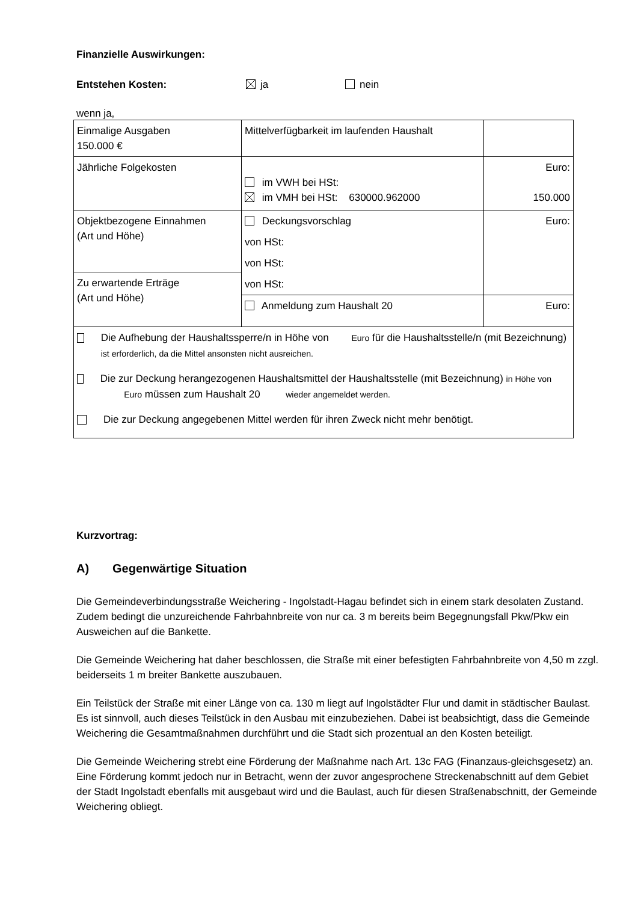Finanzielle Auswirkungen:
Entstehen Kosten: ja nein
wenn ja,
| Einmalige Ausgaben 150.000 € | Mittelverfügbarkeit im laufenden Haushalt | |
| Jährliche Folgekosten | im VWH bei HSt: im VMH bei HSt: 630000.962000 | Euro: 150.000 |
| Objektbezogene Einnahmen (Art und Höhe) | Deckungsvorschlag von HSt: von HSt: von HSt: | Euro: |
| Zu erwartende Erträge (Art und Höhe) | | |
| | Anmeldung zum Haushalt 20 | Euro: |
| Die Aufhebung der Haushaltssperre/n in Höhe von Euro für die Haushaltsstelle/n (mit Bezeichnung) ist erforderlich, da die Mittel ansonsten nicht ausreichen. Die zur Deckung herangezogenen Haushaltsmittel der Haushaltsstelle (mit Bezeichnung) in Höhe von Euro müssen zum Haushalt 20 wieder angemeldet werden. Die zur Deckung angegebenen Mittel werden für ihren Zweck nicht mehr benötigt. | | |
Kurzvortrag:
A) Gegenwärtige Situation
Die Gemeindeverbindungsstraße Weichering - Ingolstadt-Hagau befindet sich in einem stark desolaten Zustand. Zudem bedingt die unzureichende Fahrbahnbreite von nur ca. 3 m bereits beim Begegnungsfall Pkw/Pkw ein Ausweichen auf die Bankette.
Die Gemeinde Weichering hat daher beschlossen, die Straße mit einer befestigten Fahrbahnbreite von 4,50 m zzgl. beiderseits 1 m breiter Bankette auszubauen.
Ein Teilstück der Straße mit einer Länge von ca. 130 m liegt auf Ingolstädter Flur und damit in städtischer Baulast. Es ist sinnvoll, auch dieses Teilstück in den Ausbau mit einzubeziehen. Dabei ist beabsichtigt, dass die Gemeinde Weichering die Gesamtmaßnahmen durchführt und die Stadt sich prozentual an den Kosten beteiligt.
Die Gemeinde Weichering strebt eine Förderung der Maßnahme nach Art. 13c FAG (Finanzaus-gleichsgesetz) an. Eine Förderung kommt jedoch nur in Betracht, wenn der zuvor angesprochene Streckenabschnitt auf dem Gebiet der Stadt Ingolstadt ebenfalls mit ausgebaut wird und die Baulast, auch für diesen Straßenabschnitt, der Gemeinde Weichering obliegt.